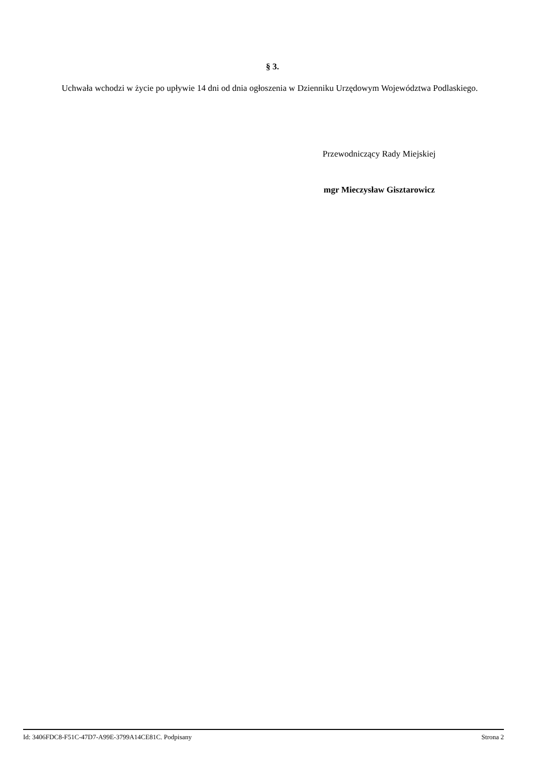§ 3.
Uchwała wchodzi w życie po upływie 14 dni od dnia ogłoszenia w Dzienniku Urzędowym Województwa Podlaskiego.
Przewodniczący Rady Miejskiej
mgr Mieczysław Gisztarowicz
Id: 3406FDC8-F51C-47D7-A99E-3799A14CE81C. Podpisany Strona 2